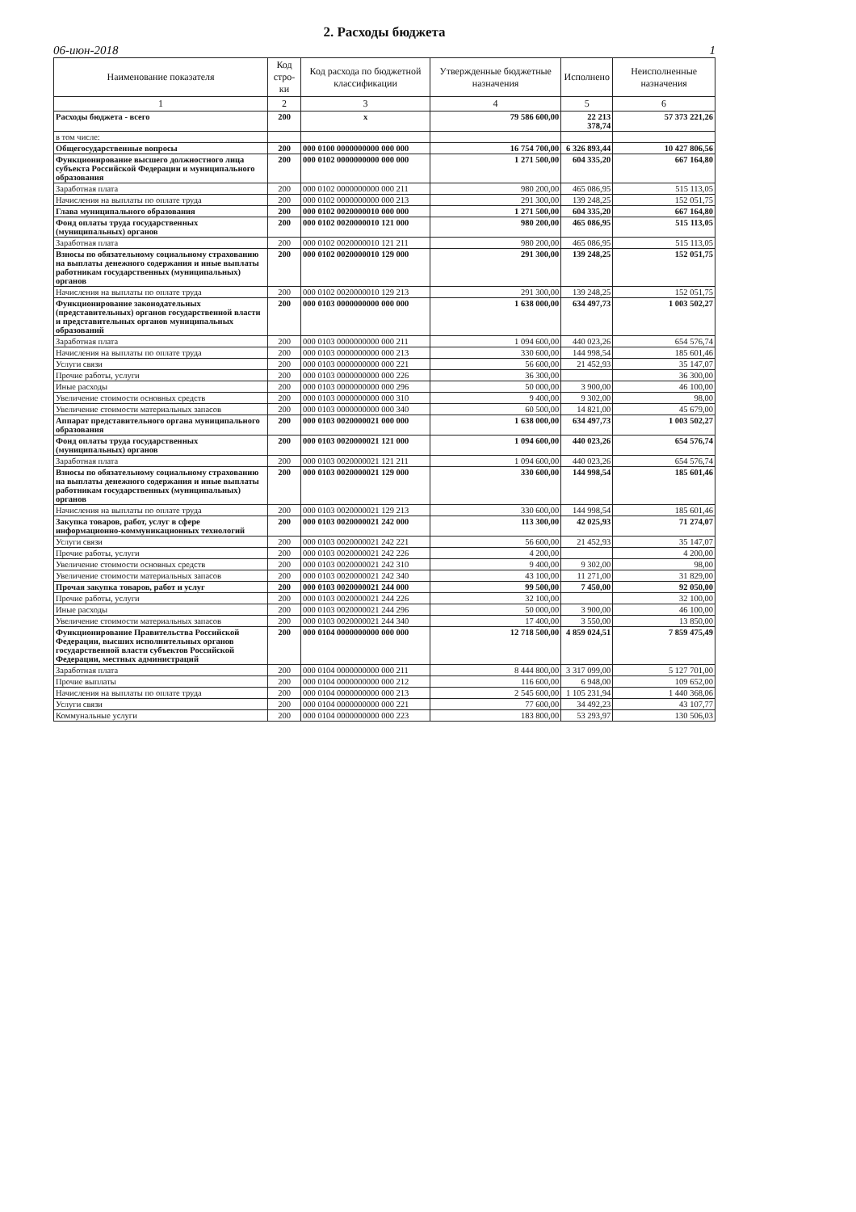2. Расходы бюджета
06-июн-2018 1
| Наименование показателя | Код стро-ки | Код расхода по бюджетной классификации | Утвержденные бюджетные назначения | Исполнено | Неисполненные назначения |
| --- | --- | --- | --- | --- | --- |
| 1 | 2 | 3 | 4 | 5 | 6 |
| Расходы бюджета - всего | 200 | x | 79 586 600,00 | 22 213 378,74 | 57 373 221,26 |
| в том числе: | | | | | |
| Общегосударственные вопросы | 200 | 000 0100 0000000000 000 000 | 16 754 700,00 | 6 326 893,44 | 10 427 806,56 |
| Функционирование высшего должностного лица субъекта Российской Федерации и муниципального образования | 200 | 000 0102 0000000000 000 000 | 1 271 500,00 | 604 335,20 | 667 164,80 |
| Заработная плата | 200 | 000 0102 0000000000 000 211 | 980 200,00 | 465 086,95 | 515 113,05 |
| Начисления на выплаты по оплате труда | 200 | 000 0102 0000000000 000 213 | 291 300,00 | 139 248,25 | 152 051,75 |
| Глава муниципального образования | 200 | 000 0102 0020000010 000 000 | 1 271 500,00 | 604 335,20 | 667 164,80 |
| Фонд оплаты труда государственных (муниципальных) органов | 200 | 000 0102 0020000010 121 000 | 980 200,00 | 465 086,95 | 515 113,05 |
| Заработная плата | 200 | 000 0102 0020000010 121 211 | 980 200,00 | 465 086,95 | 515 113,05 |
| Взносы по обязательному социальному страхованию на выплаты денежного содержания и иные выплаты работникам государственных (муниципальных) органов | 200 | 000 0102 0020000010 129 000 | 291 300,00 | 139 248,25 | 152 051,75 |
| Начисления на выплаты по оплате труда | 200 | 000 0102 0020000010 129 213 | 291 300,00 | 139 248,25 | 152 051,75 |
| Функционирование законодательных (представительных) органов государственной власти и представительных органов муниципальных образований | 200 | 000 0103 0000000000 000 000 | 1 638 000,00 | 634 497,73 | 1 003 502,27 |
| Заработная плата | 200 | 000 0103 0000000000 000 211 | 1 094 600,00 | 440 023,26 | 654 576,74 |
| Начисления на выплаты по оплате труда | 200 | 000 0103 0000000000 000 213 | 330 600,00 | 144 998,54 | 185 601,46 |
| Услуги связи | 200 | 000 0103 0000000000 000 221 | 56 600,00 | 21 452,93 | 35 147,07 |
| Прочие работы, услуги | 200 | 000 0103 0000000000 000 226 | 36 300,00 | | 36 300,00 |
| Иные расходы | 200 | 000 0103 0000000000 000 296 | 50 000,00 | 3 900,00 | 46 100,00 |
| Увеличение стоимости основных средств | 200 | 000 0103 0000000000 000 310 | 9 400,00 | 9 302,00 | 98,00 |
| Увеличение стоимости материальных запасов | 200 | 000 0103 0000000000 000 340 | 60 500,00 | 14 821,00 | 45 679,00 |
| Аппарат представительного органа муниципального образования | 200 | 000 0103 0020000021 000 000 | 1 638 000,00 | 634 497,73 | 1 003 502,27 |
| Фонд оплаты труда государственных (муниципальных) органов | 200 | 000 0103 0020000021 121 000 | 1 094 600,00 | 440 023,26 | 654 576,74 |
| Заработная плата | 200 | 000 0103 0020000021 121 211 | 1 094 600,00 | 440 023,26 | 654 576,74 |
| Взносы по обязательному социальному страхованию на выплаты денежного содержания и иные выплаты работникам государственных (муниципальных) органов | 200 | 000 0103 0020000021 129 000 | 330 600,00 | 144 998,54 | 185 601,46 |
| Начисления на выплаты по оплате труда | 200 | 000 0103 0020000021 129 213 | 330 600,00 | 144 998,54 | 185 601,46 |
| Закупка товаров, работ, услуг в сфере информационно-коммуникационных технологий | 200 | 000 0103 0020000021 242 000 | 113 300,00 | 42 025,93 | 71 274,07 |
| Услуги связи | 200 | 000 0103 0020000021 242 221 | 56 600,00 | 21 452,93 | 35 147,07 |
| Прочие работы, услуги | 200 | 000 0103 0020000021 242 226 | 4 200,00 | | 4 200,00 |
| Увеличение стоимости основных средств | 200 | 000 0103 0020000021 242 310 | 9 400,00 | 9 302,00 | 98,00 |
| Увеличение стоимости материальных запасов | 200 | 000 0103 0020000021 242 340 | 43 100,00 | 11 271,00 | 31 829,00 |
| Прочая закупка товаров, работ и услуг | 200 | 000 0103 0020000021 244 000 | 99 500,00 | 7 450,00 | 92 050,00 |
| Прочие работы, услуги | 200 | 000 0103 0020000021 244 226 | 32 100,00 | | 32 100,00 |
| Иные расходы | 200 | 000 0103 0020000021 244 296 | 50 000,00 | 3 900,00 | 46 100,00 |
| Увеличение стоимости материальных запасов | 200 | 000 0103 0020000021 244 340 | 17 400,00 | 3 550,00 | 13 850,00 |
| Функционирование Правительства Российской Федерации, высших исполнительных органов государственной власти субъектов Российской Федерации, местных администраций | 200 | 000 0104 0000000000 000 000 | 12 718 500,00 | 4 859 024,51 | 7 859 475,49 |
| Заработная плата | 200 | 000 0104 0000000000 000 211 | 8 444 800,00 | 3 317 099,00 | 5 127 701,00 |
| Прочие выплаты | 200 | 000 0104 0000000000 000 212 | 116 600,00 | 6 948,00 | 109 652,00 |
| Начисления на выплаты по оплате труда | 200 | 000 0104 0000000000 000 213 | 2 545 600,00 | 1 105 231,94 | 1 440 368,06 |
| Услуги связи | 200 | 000 0104 0000000000 000 221 | 77 600,00 | 34 492,23 | 43 107,77 |
| Коммунальные услуги | 200 | 000 0104 0000000000 000 223 | 183 800,00 | 53 293,97 | 130 506,03 |